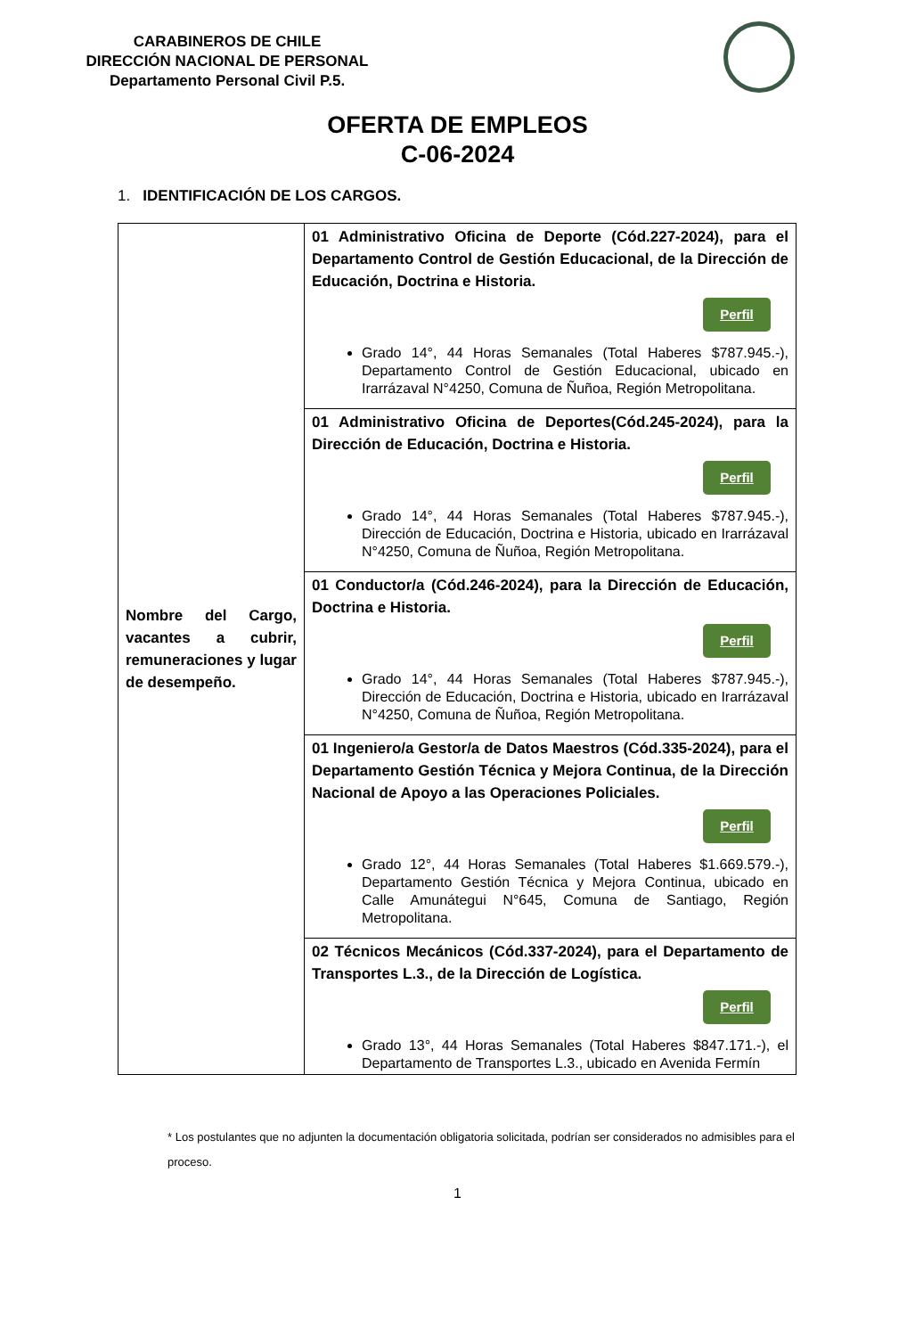CARABINEROS DE CHILE
DIRECCIÓN NACIONAL DE PERSONAL
Departamento Personal Civil P.5.
OFERTA DE EMPLEOS
C-06-2024
1. IDENTIFICACIÓN DE LOS CARGOS.
| Nombre del Cargo, vacantes a cubrir, remuneraciones y lugar de desempeño. | 01 Administrativo Oficina de Deporte (Cód.227-2024), para el Departamento Control de Gestión Educacional, de la Dirección de Educación, Doctrina e Historia. Perfil Grado 14°, 44 Horas Semanales (Total Haberes $787.945.-), Departamento Control de Gestión Educacional, ubicado en Irarrázaval N°4250, Comuna de Ñuñoa, Región Metropolitana. |
| | 01 Administrativo Oficina de Deportes(Cód.245-2024), para la Dirección de Educación, Doctrina e Historia. Perfil Grado 14°, 44 Horas Semanales (Total Haberes $787.945.-), Dirección de Educación, Doctrina e Historia, ubicado en Irarrázaval N°4250, Comuna de Ñuñoa, Región Metropolitana. |
| | 01 Conductor/a (Cód.246-2024), para la Dirección de Educación, Doctrina e Historia. Perfil Grado 14°, 44 Horas Semanales (Total Haberes $787.945.-), Dirección de Educación, Doctrina e Historia, ubicado en Irarrázaval N°4250, Comuna de Ñuñoa, Región Metropolitana. |
| | 01 Ingeniero/a Gestor/a de Datos Maestros (Cód.335-2024), para el Departamento Gestión Técnica y Mejora Continua, de la Dirección Nacional de Apoyo a las Operaciones Policiales. Perfil Grado 12°, 44 Horas Semanales (Total Haberes $1.669.579.-), Departamento Gestión Técnica y Mejora Continua, ubicado en Calle Amunátegui N°645, Comuna de Santiago, Región Metropolitana. |
| | 02 Técnicos Mecánicos (Cód.337-2024), para el Departamento de Transportes L.3., de la Dirección de Logística. Perfil Grado 13°, 44 Horas Semanales (Total Haberes $847.171.-), el Departamento de Transportes L.3., ubicado en Avenida Fermín |
* Los postulantes que no adjunten la documentación obligatoria solicitada, podrían ser considerados no admisibles para el proceso.
1